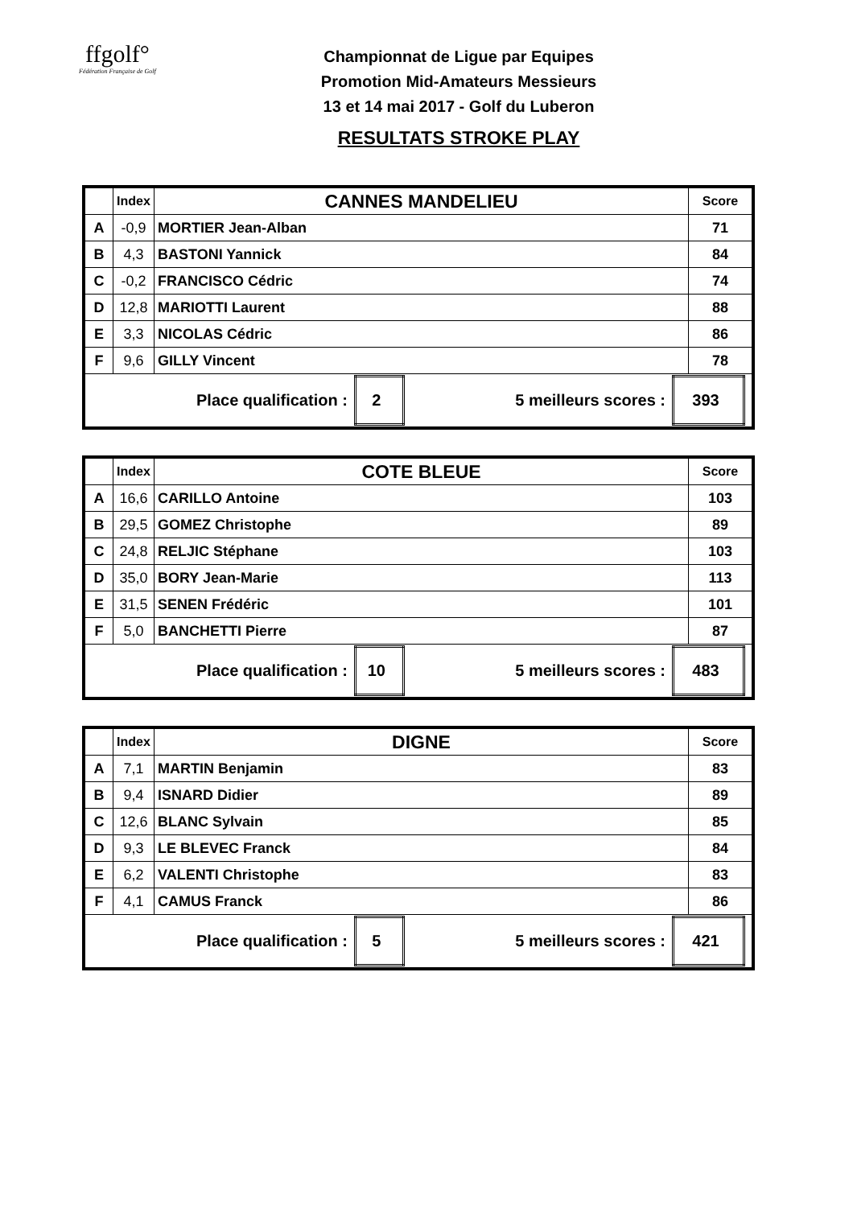ffgolf°
Fédération Française de Golf
Championnat de Ligue par Equipes
Promotion Mid-Amateurs Messieurs
13 et 14 mai 2017 - Golf du Luberon
RESULTATS STROKE PLAY
| | Index | CANNES MANDELIEU | Score |
| --- | --- | --- | --- |
| A | -0,9 | MORTIER Jean-Alban | 71 |
| B | 4,3 | BASTONI Yannick | 84 |
| C | -0,2 | FRANCISCO Cédric | 74 |
| D | 12,8 | MARIOTTI Laurent | 88 |
| E | 3,3 | NICOLAS Cédric | 86 |
| F | 9,6 | GILLY Vincent | 78 |
| / Place qualification : / 2 / 5 meilleurs scores : / 393 / | | | |
| | Index | COTE BLEUE | Score |
| --- | --- | --- | --- |
| A | 16,6 | CARILLO Antoine | 103 |
| B | 29,5 | GOMEZ Christophe | 89 |
| C | 24,8 | RELJIC Stéphane | 103 |
| D | 35,0 | BORY Jean-Marie | 113 |
| E | 31,5 | SENEN Frédéric | 101 |
| F | 5,0 | BANCHETTI Pierre | 87 |
| / Place qualification : / 10 / 5 meilleurs scores : / 483 / | | | |
| | Index | DIGNE | Score |
| --- | --- | --- | --- |
| A | 7,1 | MARTIN Benjamin | 83 |
| B | 9,4 | ISNARD Didier | 89 |
| C | 12,6 | BLANC Sylvain | 85 |
| D | 9,3 | LE BLEVEC Franck | 84 |
| E | 6,2 | VALENTI Christophe | 83 |
| F | 4,1 | CAMUS Franck | 86 |
| / Place qualification : / 5 / 5 meilleurs scores : / 421 / | | | |